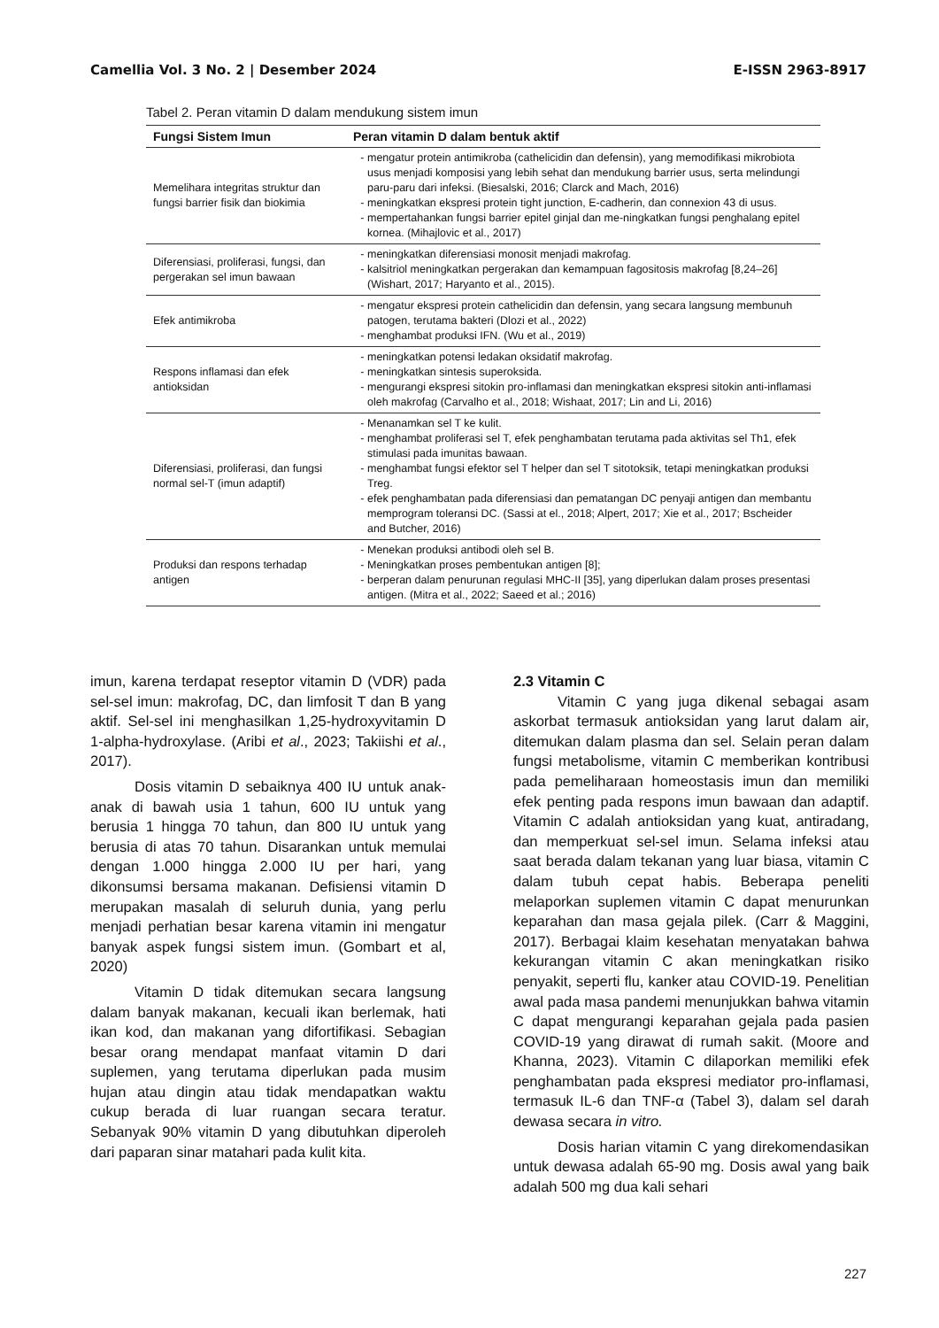Camellia Vol. 3 No. 2 | Desember 2024 E-ISSN 2963-8917
Tabel 2. Peran vitamin D dalam mendukung sistem imun
| Fungsi Sistem Imun | Peran vitamin D dalam bentuk aktif |
| --- | --- |
| Memelihara integritas struktur dan fungsi barrier fisik dan biokimia | mengatur protein antimikroba (cathelicidin dan defensin), yang memodifikasi mikrobiota usus menjadi komposisi yang lebih sehat dan mendukung barrier usus, serta melindungi paru-paru dari infeksi. (Biesalski, 2016; Clarck and Mach, 2016) meningkatkan ekspresi protein tight junction, E-cadherin, dan connexion 43 di usus. mempertahankan fungsi barrier epitel ginjal dan me-ningkatkan fungsi penghalang epitel kornea. (Mihajlovic et al., 2017) |
| Diferensiasi, proliferasi, fungsi, dan pergerakan sel imun bawaan | meningkatkan diferensiasi monosit menjadi makrofag. kalsitriol meningkatkan pergerakan dan kemampuan fagositosis makrofag [8,24–26] (Wishart, 2017; Haryanto et al., 2015). |
| Efek antimikroba | mengatur ekspresi protein cathelicidin dan defensin, yang secara langsung membunuh patogen, terutama bakteri (Dlozi et al., 2022) menghambat produksi IFN. (Wu et al., 2019) |
| Respons inflamasi dan efek antioksidan | meningkatkan potensi ledakan oksidatif makrofag. meningkatkan sintesis superoksida. mengurangi ekspresi sitokin pro-inflamasi dan meningkatkan ekspresi sitokin anti-inflamasi oleh makrofag (Carvalho et al., 2018; Wishaat, 2017; Lin and Li, 2016) |
| Diferensiasi, proliferasi, dan fungsi normal sel-T (imun adaptif) | Menanamkan sel T ke kulit. menghambat proliferasi sel T, efek penghambatan terutama pada aktivitas sel Th1, efek stimulasi pada imunitas bawaan. menghambat fungsi efektor sel T helper dan sel T sitotoksik, tetapi meningkatkan produksi Treg. efek penghambatan pada diferensiasi dan pematangan DC penyaji antigen dan membantu memprogram toleransi DC. (Sassi at el., 2018; Alpert, 2017; Xie et al., 2017; Bscheider and Butcher, 2016) |
| Produksi dan respons terhadap antigen | Menekan produksi antibodi oleh sel B. Meningkatkan proses pembentukan antigen [8]; berperan dalam penurunan regulasi MHC-II [35], yang diperlukan dalam proses presentasi antigen. (Mitra et al., 2022; Saeed et al.; 2016) |
imun, karena terdapat reseptor vitamin D (VDR) pada sel-sel imun: makrofag, DC, dan limfosit T dan B yang aktif. Sel-sel ini menghasilkan 1,25-hydroxyvitamin D 1-alpha-hydroxylase. (Aribi et al., 2023; Takiishi et al., 2017).
Dosis vitamin D sebaiknya 400 IU untuk anak-anak di bawah usia 1 tahun, 600 IU untuk yang berusia 1 hingga 70 tahun, dan 800 IU untuk yang berusia di atas 70 tahun. Disarankan untuk memulai dengan 1.000 hingga 2.000 IU per hari, yang dikonsumsi bersama makanan. Defisiensi vitamin D merupakan masalah di seluruh dunia, yang perlu menjadi perhatian besar karena vitamin ini mengatur banyak aspek fungsi sistem imun. (Gombart et al, 2020)
Vitamin D tidak ditemukan secara langsung dalam banyak makanan, kecuali ikan berlemak, hati ikan kod, dan makanan yang difortifikasi. Sebagian besar orang mendapat manfaat vitamin D dari suplemen, yang terutama diperlukan pada musim hujan atau dingin atau tidak mendapatkan waktu cukup berada di luar ruangan secara teratur. Sebanyak 90% vitamin D yang dibutuhkan diperoleh dari paparan sinar matahari pada kulit kita.
2.3 Vitamin C
Vitamin C yang juga dikenal sebagai asam askorbat termasuk antioksidan yang larut dalam air, ditemukan dalam plasma dan sel. Selain peran dalam fungsi metabolisme, vitamin C memberikan kontribusi pada pemeliharaan homeostasis imun dan memiliki efek penting pada respons imun bawaan dan adaptif. Vitamin C adalah antioksidan yang kuat, antiradang, dan memperkuat sel-sel imun. Selama infeksi atau saat berada dalam tekanan yang luar biasa, vitamin C dalam tubuh cepat habis. Beberapa peneliti melaporkan suplemen vitamin C dapat menurunkan keparahan dan masa gejala pilek. (Carr & Maggini, 2017). Berbagai klaim kesehatan menyatakan bahwa kekurangan vitamin C akan meningkatkan risiko penyakit, seperti flu, kanker atau COVID-19. Penelitian awal pada masa pandemi menunjukkan bahwa vitamin C dapat mengurangi keparahan gejala pada pasien COVID-19 yang dirawat di rumah sakit. (Moore and Khanna, 2023). Vitamin C dilaporkan memiliki efek penghambatan pada ekspresi mediator pro-inflamasi, termasuk IL-6 dan TNF-α (Tabel 3), dalam sel darah dewasa secara in vitro.
Dosis harian vitamin C yang direkomendasikan untuk dewasa adalah 65-90 mg. Dosis awal yang baik adalah 500 mg dua kali sehari
227